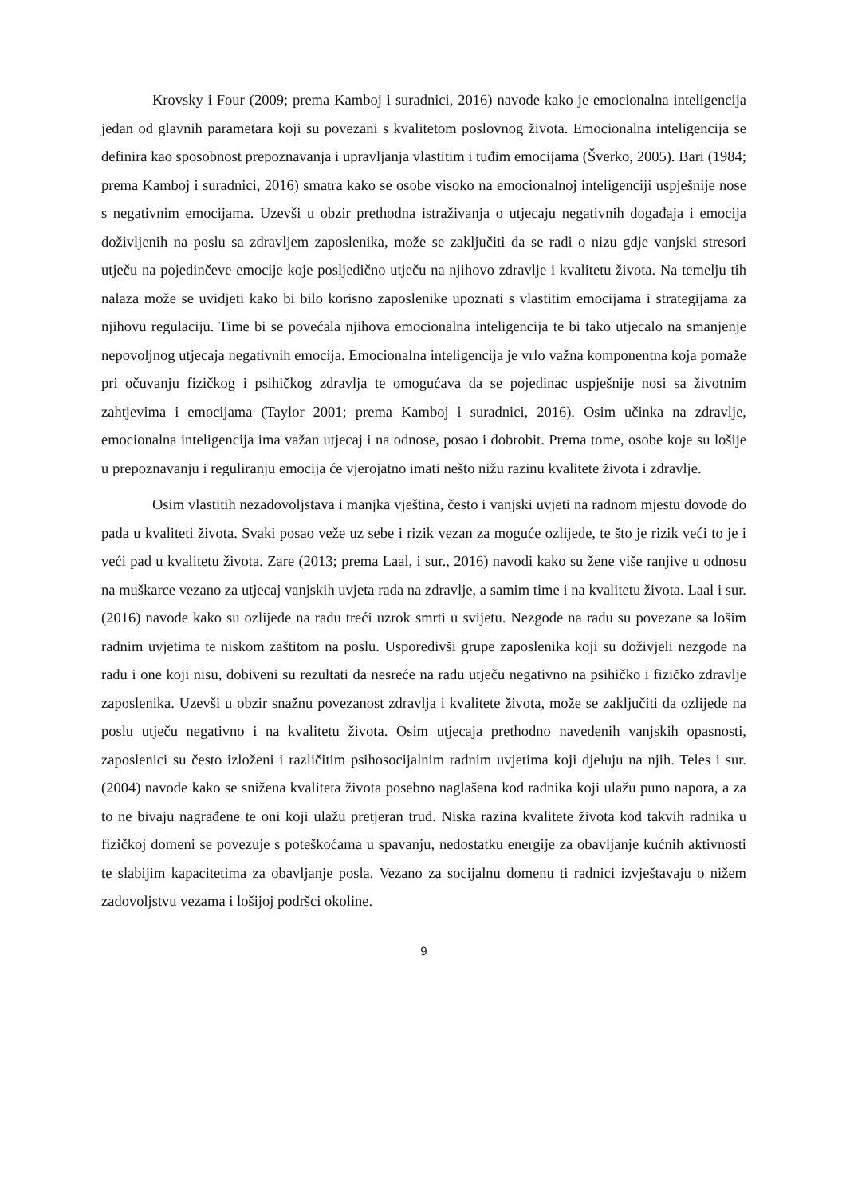Krovsky i Four (2009; prema Kamboj i suradnici, 2016) navode kako je emocionalna inteligencija jedan od glavnih parametara koji su povezani s kvalitetom poslovnog života. Emocionalna inteligencija se definira kao sposobnost prepoznavanja i upravljanja vlastitim i tuđim emocijama (Šverko, 2005). Bari (1984; prema Kamboj i suradnici, 2016) smatra kako se osobe visoko na emocionalnoj inteligenciji uspješnije nose s negativnim emocijama. Uzevši u obzir prethodna istraživanja o utjecaju negativnih događaja i emocija doživljenih na poslu sa zdravljem zaposlenika, može se zaključiti da se radi o nizu gdje vanjski stresori utječu na pojedinčeve emocije koje posljedično utječu na njihovo zdravlje i kvalitetu života. Na temelju tih nalaza može se uvidjeti kako bi bilo korisno zaposlenike upoznati s vlastitim emocijama i strategijama za njihovu regulaciju. Time bi se povećala njihova emocionalna inteligencija te bi tako utjecalo na smanjenje nepovoljnog utjecaja negativnih emocija. Emocionalna inteligencija je vrlo važna komponentna koja pomaže pri očuvanju fizičkog i psihičkog zdravlja te omogućava da se pojedinac uspješnije nosi sa životnim zahtjevima i emocijama (Taylor 2001; prema Kamboj i suradnici, 2016). Osim učinka na zdravlje, emocionalna inteligencija ima važan utjecaj i na odnose, posao i dobrobit. Prema tome, osobe koje su lošije u prepoznavanju i reguliranju emocija će vjerojatno imati nešto nižu razinu kvalitete života i zdravlje.
Osim vlastitih nezadovoljstava i manjka vještina, često i vanjski uvjeti na radnom mjestu dovode do pada u kvaliteti života. Svaki posao veže uz sebe i rizik vezan za moguće ozlijede, te što je rizik veći to je i veći pad u kvalitetu života. Zare (2013; prema Laal, i sur., 2016) navodi kako su žene više ranjive u odnosu na muškarce vezano za utjecaj vanjskih uvjeta rada na zdravlje, a samim time i na kvalitetu života. Laal i sur. (2016) navode kako su ozlijede na radu treći uzrok smrti u svijetu. Nezgode na radu su povezane sa lošim radnim uvjetima te niskom zaštitom na poslu. Usporedivši grupe zaposlenika koji su doživjeli nezgode na radu i one koji nisu, dobiveni su rezultati da nesreće na radu utječu negativno na psihičko i fizičko zdravlje zaposlenika. Uzevši u obzir snažnu povezanost zdravlja i kvalitete života, može se zaključiti da ozlijede na poslu utječu negativno i na kvalitetu života. Osim utjecaja prethodno navedenih vanjskih opasnosti, zaposlenici su često izloženi i različitim psihosocijalnim radnim uvjetima koji djeluju na njih. Teles i sur. (2004) navode kako se snižena kvaliteta života posebno naglašena kod radnika koji ulažu puno napora, a za to ne bivaju nagrađene te oni koji ulažu pretjeran trud. Niska razina kvalitete života kod takvih radnika u fizičkoj domeni se povezuje s poteškoćama u spavanju, nedostatku energije za obavljanje kućnih aktivnosti te slabijim kapacitetima za obavljanje posla. Vezano za socijalnu domenu ti radnici izvještavaju o nižem zadovoljstvu vezama i lošijoj podršci okoline.
9